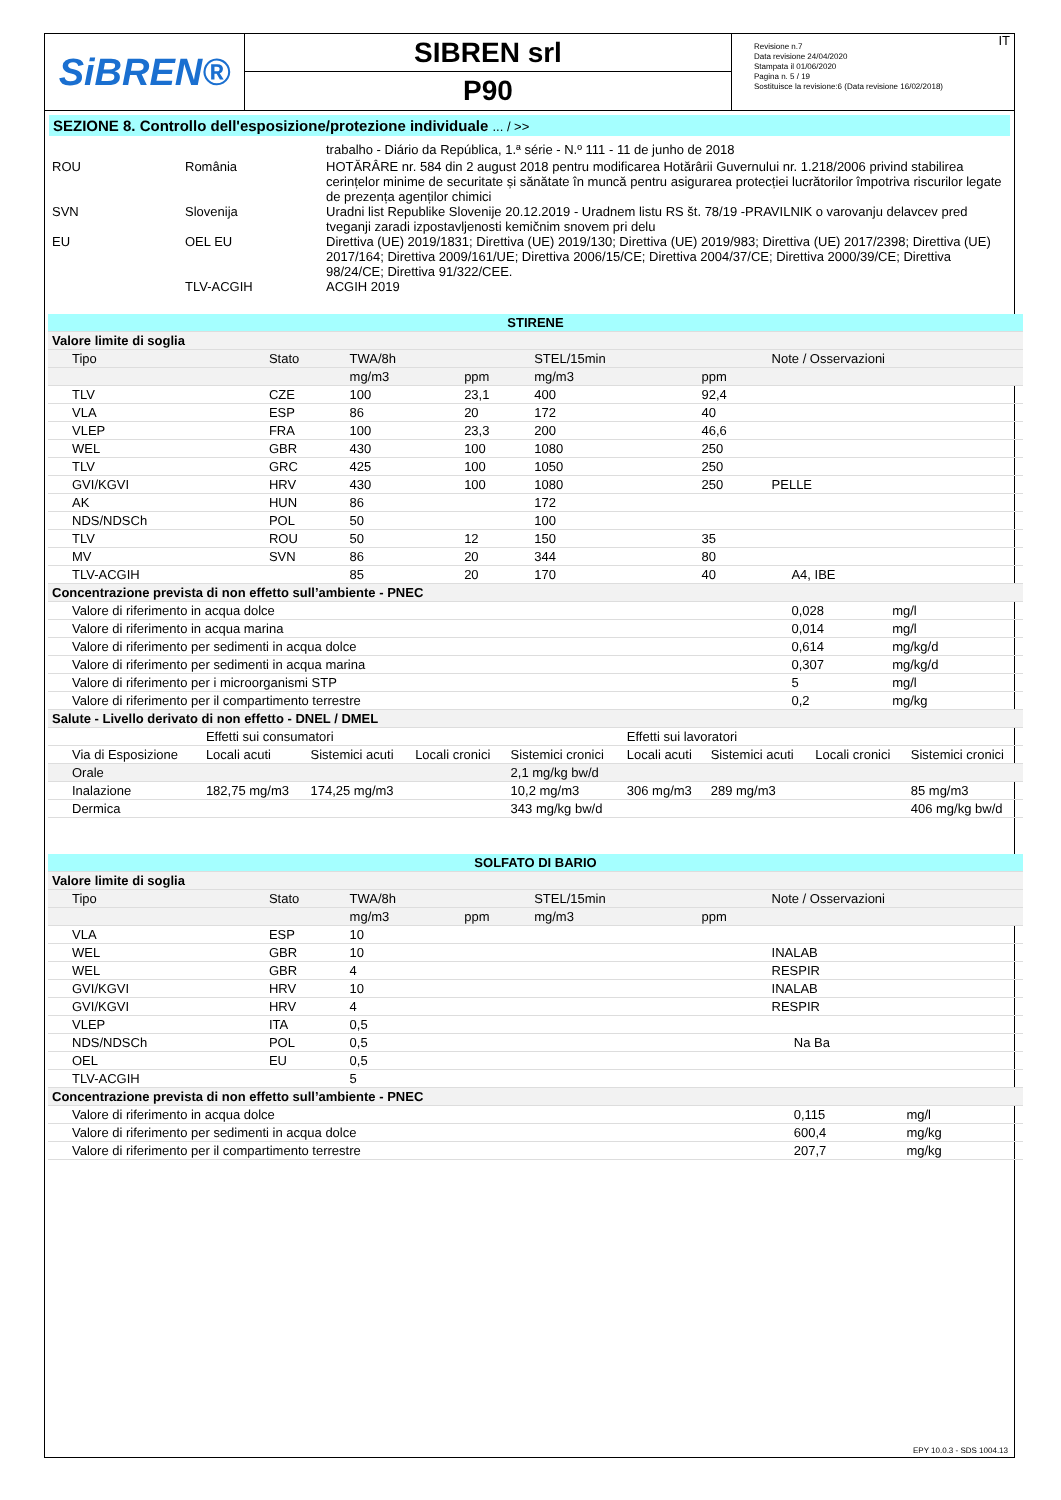SiBREN®
SIBREN srl
P90
Revisione n.7
Data revisione 24/04/2020
Stampata il 01/06/2020
Pagina n. 5 / 19
Sostituisce la revisione:6 (Data revisione 16/02/2018)
IT
SEZIONE 8. Controllo dell'esposizione/protezione individuale ... / >>
| | | trabalho - Diário da República, 1.ª série - N.º 111 - 11 de junho de 2018 |
| ROU | România | HOTĂRÂRE nr. 584 din 2 august 2018 pentru modificarea Hotărârii Guvernului nr. 1.218/2006 privind stabilirea cerințelor minime de securitate și sănătate în muncă pentru asigurarea protecției lucrătorilor împotriva riscurilor legate de prezența agenților chimici |
| SVN | Slovenija | Uradni list Republike Slovenije 20.12.2019 - Uradnem listu RS št. 78/19 -PRAVILNIK o varovanju delavcev pred tveganji zaradi izpostavljenosti kemičnim snovem pri delu |
| EU | OEL EU | Direttiva (UE) 2019/1831; Direttiva (UE) 2019/130; Direttiva (UE) 2019/983; Direttiva (UE) 2017/2398; Direttiva (UE) 2017/164; Direttiva 2009/161/UE; Direttiva 2006/15/CE; Direttiva 2004/37/CE; Direttiva 2000/39/CE; Direttiva 98/24/CE; Direttiva 91/322/CEE. |
| | TLV-ACGIH | ACGIH 2019 |
| STIRENE | | | | | | | | |
| Valore limite di soglia | | | | | | | | |
| Tipo | Stato | TWA/8h | | STEL/15min | | Note / Osservazioni | | |
| | | mg/m3 | ppm | mg/m3 | ppm | | | |
| TLV | CZE | 100 | 23,1 | 400 | 92,4 | | | |
| VLA | ESP | 86 | 20 | 172 | 40 | | | |
| VLEP | FRA | 100 | 23,3 | 200 | 46,6 | | | |
| WEL | GBR | 430 | 100 | 1080 | 250 | | | |
| TLV | GRC | 425 | 100 | 1050 | 250 | | | |
| GVI/KGVI | HRV | 430 | 100 | 1080 | 250 | PELLE | | |
| AK | HUN | 86 | | 172 | | | | |
| NDS/NDSCh | POL | 50 | | 100 | | | | |
| TLV | ROU | 50 | 12 | 150 | 35 | | | |
| MV | SVN | 86 | 20 | 344 | 80 | | | |
| TLV-ACGIH | | 85 | 20 | 170 | 40 | | A4, IBE | |
| Concentrazione prevista di non effetto sull’ambiente - PNEC | | | | | | | | |
| Valore di riferimento in acqua dolce | | | | | | | 0,028 | mg/l |
| Valore di riferimento in acqua marina | | | | | | | 0,014 | mg/l |
| Valore di riferimento per sedimenti in acqua dolce | | | | | | | 0,614 | mg/kg/d |
| Valore di riferimento per sedimenti in acqua marina | | | | | | | 0,307 | mg/kg/d |
| Valore di riferimento per i microorganismi STP | | | | | | | 5 | mg/l |
| Valore di riferimento per il compartimento terrestre | | | | | | | 0,2 | mg/kg |
| Salute - Livello derivato di non effetto - DNEL / DMEL | | | | | | | | |
| | Effetti sui consumatori | | | | Effetti sui lavoratori | | | |
| Via di Esposizione | Locali acuti | Sistemici acuti | Locali cronici | Sistemici cronici | Locali acuti | Sistemici acuti | Locali cronici | Sistemici cronici |
| Orale | | | | 2,1 mg/kg bw/d | | | | |
| Inalazione | 182,75 mg/m3 | 174,25 mg/m3 | | 10,2 mg/m3 | 306 mg/m3 | 289 mg/m3 | | 85 mg/m3 |
| Dermica | | | | 343 mg/kg bw/d | | | | 406 mg/kg bw/d |
| SOLFATO DI BARIO | | | | | | | | |
| Valore limite di soglia | | | | | | | | |
| Tipo | Stato | TWA/8h | | STEL/15min | | Note / Osservazioni | | |
| | | mg/m3 | ppm | mg/m3 | ppm | | | |
| VLA | ESP | 10 | | | | | | |
| WEL | GBR | 10 | | | | INALAB | | |
| WEL | GBR | 4 | | | | RESPIR | | |
| GVI/KGVI | HRV | 10 | | | | INALAB | | |
| GVI/KGVI | HRV | 4 | | | | RESPIR | | |
| VLEP | ITA | 0,5 | | | | | | |
| NDS/NDSCh | POL | 0,5 | | | | | Na Ba | |
| OEL | EU | 0,5 | | | | | | |
| TLV-ACGIH | | 5 | | | | | | |
| Concentrazione prevista di non effetto sull’ambiente - PNEC | | | | | | | | |
| Valore di riferimento in acqua dolce | | | | | | | 0,115 | mg/l |
| Valore di riferimento per sedimenti in acqua dolce | | | | | | | 600,4 | mg/kg |
| Valore di riferimento per il compartimento terrestre | | | | | | | 207,7 | mg/kg |
EPY 10.0.3 - SDS 1004.13